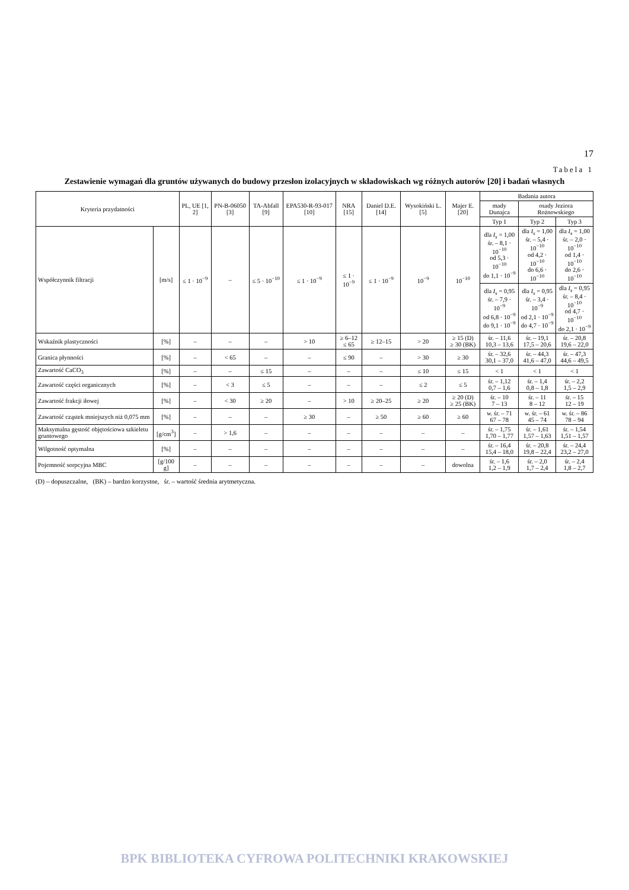17
Tabela 1
Zestawienie wymagań dla gruntów używanych do budowy przesłon izolacyjnych w składowiskach wg różnych autorów [20] i badań własnych
| Kryteria przydatności | | PL, UE [1, 2] | PN-B-06050 [3] | TA-Abfall [9] | EPA530-R-93-017 [10] | NRA [15] | Daniel D.E. [14] | Wysokiński L. [5] | Majer E. [20] | Badania autora | | |
| --- | --- | --- | --- | --- | --- | --- | --- | --- | --- | --- | --- | --- |
| | | | | | | | | | | mady Dunajca | osady Jeziora Rożnowskiego | |
| | | | | | | | | | | Typ 1 | Typ 2 | Typ 3 |
| Współczynnik filtracji | [m/s] | ≤ 1 · 10<sup>−9</sup> | – | ≤ 5 · 10<sup>−10</sup> | ≤ 1 · 10<sup>−9</sup> | ≤ 1 · 10<sup>−9</sup> | ≤ 1 · 10<sup>−9</sup> | 10<sup>−9</sup> | 10<sup>−10</sup> | dla I<sub>s</sub> = 1,00 śr. – 8,1 · 10<sup>−10</sup> od 5,3 · 10<sup>−10</sup> do 1,1 · 10<sup>−9</sup> | dla I<sub>s</sub> = 1,00 śr. – 5,4 · 10<sup>−10</sup> od 4,2 · 10<sup>−10</sup> do 6,6 · 10<sup>−10</sup> | dla I<sub>s</sub> = 1,00 śr. – 2,0 · 10<sup>−10</sup> od 1,4 · 10<sup>−10</sup> do 2,6 · 10<sup>−10</sup> |
| | | | | | | | | | | dla I<sub>s</sub> = 0,95 śr. – 7,9 · 10<sup>−9</sup> od 6,8 · 10<sup>−9</sup> do 9,1 · 10<sup>−9</sup> | dla I<sub>s</sub> = 0,95 śr. – 3,4 · 10<sup>−9</sup> od 2,1 · 10<sup>−9</sup> do 4,7 · 10<sup>−9</sup> | dla I<sub>s</sub> = 0,95 śr. – 8,4 · 10<sup>−10</sup> od 4,7 · 10<sup>−10</sup> do 2,1 · 10<sup>−9</sup> |
| Wskaźnik plastyczności | [%] | – | – | – | > 10 | ≥ 6–12 ≤ 65 | ≥ 12–15 | > 20 | ≥ 15 (D) ≥ 30 (BK) | śr. – 11,6 10,3 – 13,6 | śr. – 19,1 17,5 – 20,6 | śr. – 20,8 19,6 – 22,0 |
| Granica płynności | [%] | – | < 65 | – | – | ≤ 90 | – | > 30 | ≥ 30 | śr. – 32,6 30,1 – 37,0 | śr. – 44,3 41,6 – 47,0 | śr. – 47,3 44,6 – 49,5 |
| Zawartość CaCO<sub>3</sub> | [%] | – | – | ≤ 15 | – | – | – | ≤ 10 | ≤ 15 | < 1 | < 1 | < 1 |
| Zawartość części organicznych | [%] | – | < 3 | ≤ 5 | – | – | – | ≤ 2 | ≤ 5 | śr. – 1,12 0,7 – 1,6 | śr. – 1,4 0,8 – 1,8 | śr. – 2,2 1,5 – 2,9 |
| Zawartość frakcji iłowej | [%] | – | < 30 | ≥ 20 | – | > 10 | ≥ 20–25 | ≥ 20 | ≥ 20 (D) ≥ 25 (BK) | śr. – 10 7 – 13 | śr. – 11 8 – 12 | śr. – 15 12 – 19 |
| Zawartość cząstek mniejszych niż 0,075 mm | [%] | – | – | – | ≥ 30 | – | ≥ 50 | ≥ 60 | ≥ 60 | w. śr. – 71 67 – 78 | w. śr. – 61 45 – 74 | w. śr. – 86 78 – 94 |
| Maksymalna gęstość objętościowa szkieletu gruntowego | [g/cm<sup>3</sup>] | – | > 1,6 | – | – | – | – | – | – | śr. – 1,75 1,70 – 1,77 | śr. – 1,61 1,57 – 1,63 | śr. – 1,54 1,51 – 1,57 |
| Wilgotność optymalna | [%] | – | – | – | – | – | – | – | – | śr. – 16,4 15,4 – 18,0 | śr. – 20,8 19,8 – 22,4 | śr. – 24,4 23,2 – 27,0 |
| Pojemność sorpcyjna MBC | [g/100 g] | – | – | – | – | – | – | – | dowolna | śr. – 1,6 1,2 – 1,9 | śr. – 2,0 1,7 – 2,4 | śr. – 2,4 1,8 – 2,7 |
(D) – dopuszczalne, (BK) – bardzo korzystne, śr. – wartość średnia arytmetyczna.
BPK BIBLIOTEKA CYFROWA POLITECHNIKI KRAKOWSKIEJ